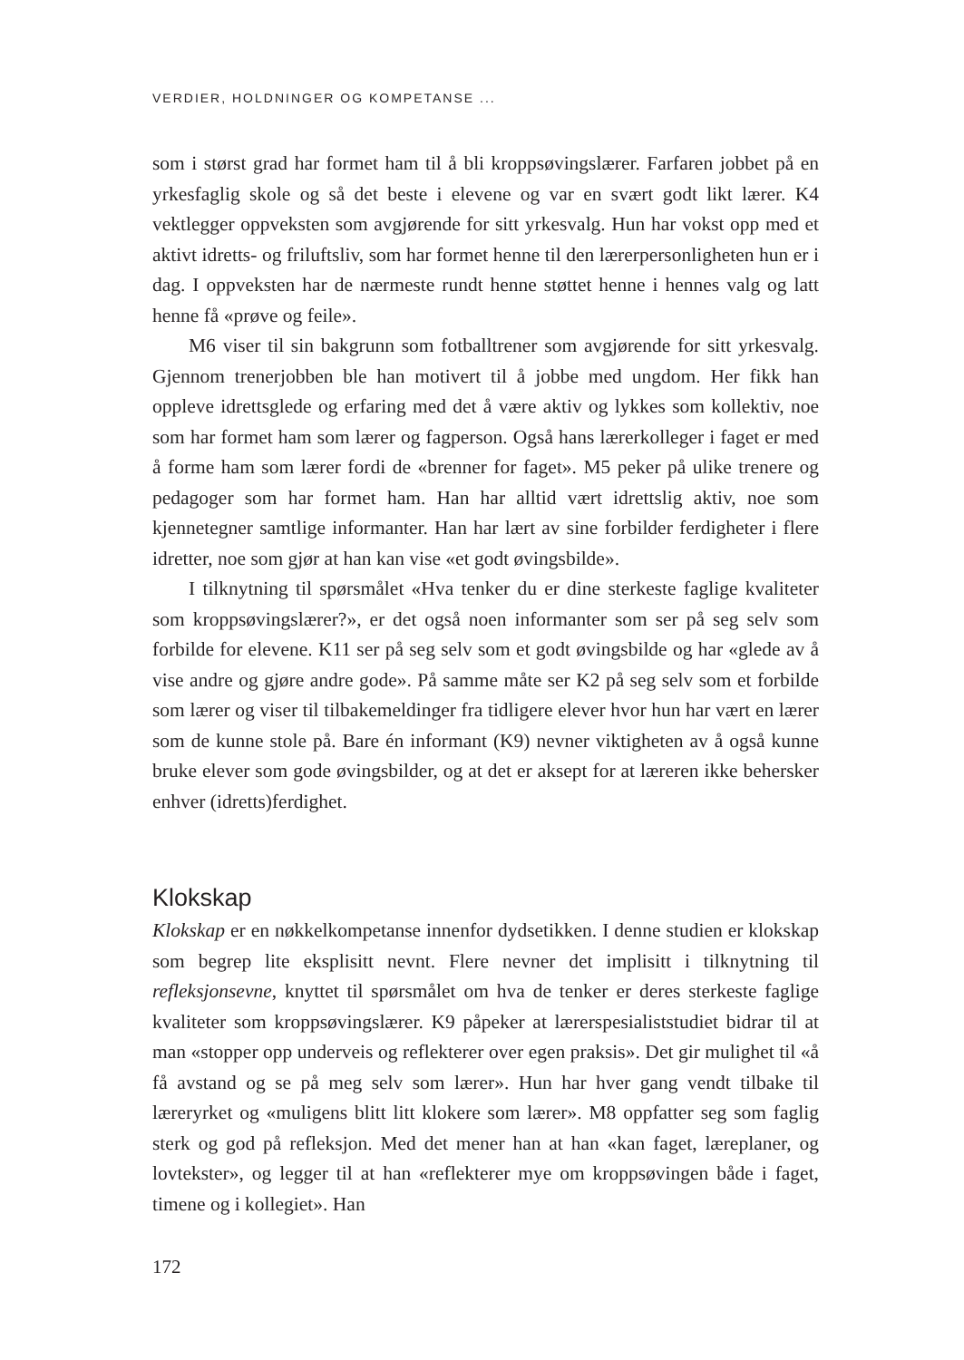VERDIER, HOLDNINGER OG KOMPETANSE ...
som i størst grad har formet ham til å bli kroppsøvingslærer. Farfaren jobbet på en yrkesfaglig skole og så det beste i elevene og var en svært godt likt lærer. K4 vektlegger oppveksten som avgjørende for sitt yrkesvalg. Hun har vokst opp med et aktivt idretts- og friluftsliv, som har formet henne til den lærerpersonligheten hun er i dag. I oppveksten har de nærmeste rundt henne støttet henne i hennes valg og latt henne få «prøve og feile».
M6 viser til sin bakgrunn som fotballtrener som avgjørende for sitt yrkesvalg. Gjennom trenerjobben ble han motivert til å jobbe med ungdom. Her fikk han oppleve idrettsglede og erfaring med det å være aktiv og lykkes som kollektiv, noe som har formet ham som lærer og fagperson. Også hans lærerkolleger i faget er med å forme ham som lærer fordi de «brenner for faget». M5 peker på ulike trenere og pedagoger som har formet ham. Han har alltid vært idrettslig aktiv, noe som kjennetegner samtlige informanter. Han har lært av sine forbilder ferdigheter i flere idretter, noe som gjør at han kan vise «et godt øvingsbilde».
I tilknytning til spørsmålet «Hva tenker du er dine sterkeste faglige kvaliteter som kroppsøvingslærer?», er det også noen informanter som ser på seg selv som forbilde for elevene. K11 ser på seg selv som et godt øvingsbilde og har «glede av å vise andre og gjøre andre gode». På samme måte ser K2 på seg selv som et forbilde som lærer og viser til tilbakemeldinger fra tidligere elever hvor hun har vært en lærer som de kunne stole på. Bare én informant (K9) nevner viktigheten av å også kunne bruke elever som gode øvingsbilder, og at det er aksept for at læreren ikke behersker enhver (idretts)ferdighet.
Klokskap
Klokskap er en nøkkelkompetanse innenfor dydsetikken. I denne studien er klokskap som begrep lite eksplisitt nevnt. Flere nevner det implisitt i tilknytning til refleksjonsevne, knyttet til spørsmålet om hva de tenker er deres sterkeste faglige kvaliteter som kroppsøvingslærer. K9 påpeker at lærerspesialiststudiet bidrar til at man «stopper opp underveis og reflekterer over egen praksis». Det gir mulighet til «å få avstand og se på meg selv som lærer». Hun har hver gang vendt tilbake til læreryrket og «muligens blitt litt klokere som lærer». M8 oppfatter seg som faglig sterk og god på refleksjon. Med det mener han at han «kan faget, læreplaner, og lovtekster», og legger til at han «reflekterer mye om kroppsøvingen både i faget, timene og i kollegiet». Han
172